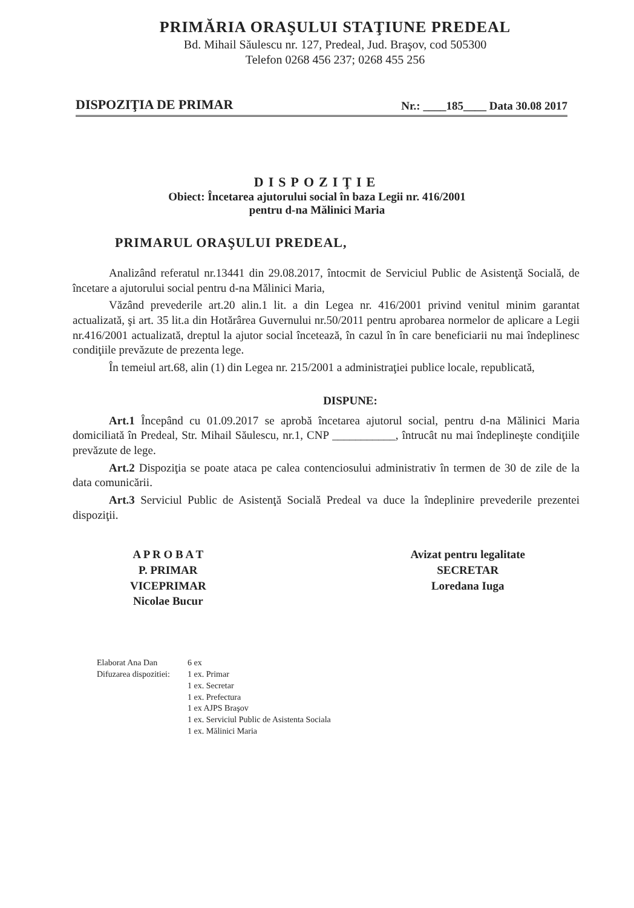PRIMĂRIA ORAŞULUI STAŢIUNE PREDEAL
Bd. Mihail Săulescu nr. 127, Predeal, Jud. Braşov, cod 505300
Telefon 0268 456 237; 0268 455 256
DISPOZIŢIA DE PRIMAR Nr.: ____185____ Data 30.08 2017
DISPOZIŢIE
Obiect: Încetarea ajutorului social în baza Legii nr. 416/2001
pentru d-na Mălinici Maria
PRIMARUL ORAŞULUI PREDEAL,
Analizând referatul nr.13441 din 29.08.2017, întocmit de Serviciul Public de Asistenţă Socială, de încetare a ajutorului social pentru d-na Mălinici Maria,
Văzând prevederile art.20 alin.1 lit. a din Legea nr. 416/2001 privind venitul minim garantat actualizată, şi art. 35 lit.a din Hotărârea Guvernului nr.50/2011 pentru aprobarea normelor de aplicare a Legii nr.416/2001 actualizată, dreptul la ajutor social încetează, în cazul în în care beneficiarii nu mai îndeplinesc condiţiile prevăzute de prezenta lege.
În temeiul art.68, alin (1) din Legea nr. 215/2001 a administraţiei publice locale, republicată,
DISPUNE:
Art.1 Începând cu 01.09.2017 se aprobă încetarea ajutorul social, pentru d-na Mălinici Maria domiciliată în Predeal, Str. Mihail Săulescu, nr.1, CNP ___________, întrucât nu mai îndeplineşte condiţiile prevăzute de lege.
Art.2 Dispoziţia se poate ataca pe calea contenciosului administrativ în termen de 30 de zile de la data comunicării.
Art.3 Serviciul Public de Asistenţă Socială Predeal va duce la îndeplinire prevederile prezentei dispoziţii.
A P R O B A T
P. PRIMAR
VICEPRIMAR
Nicolae Bucur
Avizat pentru legalitate
SECRETAR
Loredana Iuga
Elaborat Ana Dan
Difuzarea dispozitiei:
6 ex
1 ex. Primar
1 ex. Secretar
1 ex. Prefectura
1 ex AJPS Braşov
1 ex. Serviciul Public de Asistenta Sociala
1 ex. Mălinici Maria